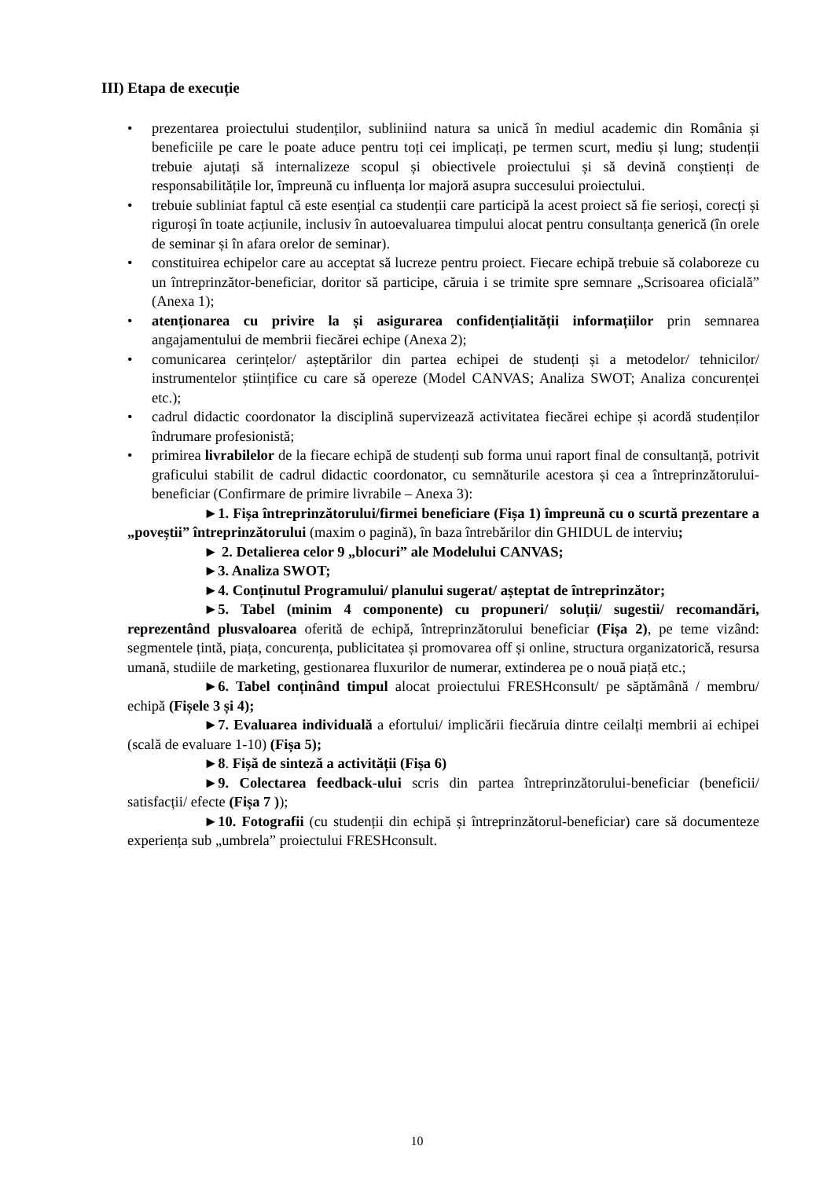III) Etapa de execuție
• prezentarea proiectului studenților, subliniind natura sa unică în mediul academic din România și beneficiile pe care le poate aduce pentru toți cei implicați, pe termen scurt, mediu și lung; studenții trebuie ajutați să internalizeze scopul și obiectivele proiectului și să devină conștienți de responsabilitățile lor, împreună cu influența lor majoră asupra succesului proiectului.
• trebuie subliniat faptul că este esențial ca studenții care participă la acest proiect să fie serioși, corecți și riguroși în toate acțiunile, inclusiv în autoevaluarea timpului alocat pentru consultanța generică (în orele de seminar și în afara orelor de seminar).
• constituirea echipelor care au acceptat să lucreze pentru proiect. Fiecare echipă trebuie să colaboreze cu un întreprinzător-beneficiar, doritor să participe, căruia i se trimite spre semnare „Scrisoarea oficială” (Anexa 1);
• atenționarea cu privire la și asigurarea confidențialității informațiilor prin semnarea angajamentului de membrii fiecărei echipe (Anexa 2);
• comunicarea cerințelor/ așteptărilor din partea echipei de studenți și a metodelor/ tehnicilor/ instrumentelor științifice cu care să opereze (Model CANVAS; Analiza SWOT; Analiza concurenței etc.);
• cadrul didactic coordonator la disciplină supervizează activitatea fiecărei echipe și acordă studenților îndrumare profesionistă;
• primirea livrabilelor de la fiecare echipă de studenți sub forma unui raport final de consultanță, potrivit graficului stabilit de cadrul didactic coordonator, cu semnăturile acestora și cea a întreprinzătorului-beneficiar (Confirmare de primire livrabile – Anexa 3):
►1. Fișa întreprinzătorului/firmei beneficiare (Fișa 1) împreună cu o scurtă prezentare a „poveștii” întreprinzătorului (maxim o pagină), în baza întrebărilor din GHIDUL de interviu;
► 2. Detalierea celor 9 „blocuri” ale Modelului CANVAS;
►3. Analiza SWOT;
►4. Conținutul Programului/ planului sugerat/ așteptat de întreprinzător;
►5. Tabel (minim 4 componente) cu propuneri/ soluții/ sugestii/ recomandări, reprezentând plusvaloarea oferită de echipă, întreprinzătorului beneficiar (Fișa 2), pe teme vizând: segmentele țintă, piața, concurența, publicitatea și promovarea off și online, structura organizatorică, resursa umană, studiile de marketing, gestionarea fluxurilor de numerar, extinderea pe o nouă piață etc.;
►6. Tabel conținând timpul alocat proiectului FRESHconsult/ pe săptămână / membru/ echipă (Fișele 3 și 4);
►7. Evaluarea individuală a efortului/ implicării fiecăruia dintre ceilalți membrii ai echipei (scală de evaluare 1-10) (Fișa 5);
►8. Fișă de sinteză a activității (Fișa 6)
►9. Colectarea feedback-ului scris din partea întreprinzătorului-beneficiar (beneficii/ satisfacții/ efecte (Fișa 7 ));
►10. Fotografii (cu studenții din echipă și întreprinzătorul-beneficiar) care să documenteze experiența sub „umbrela” proiectului FRESHconsult.
10